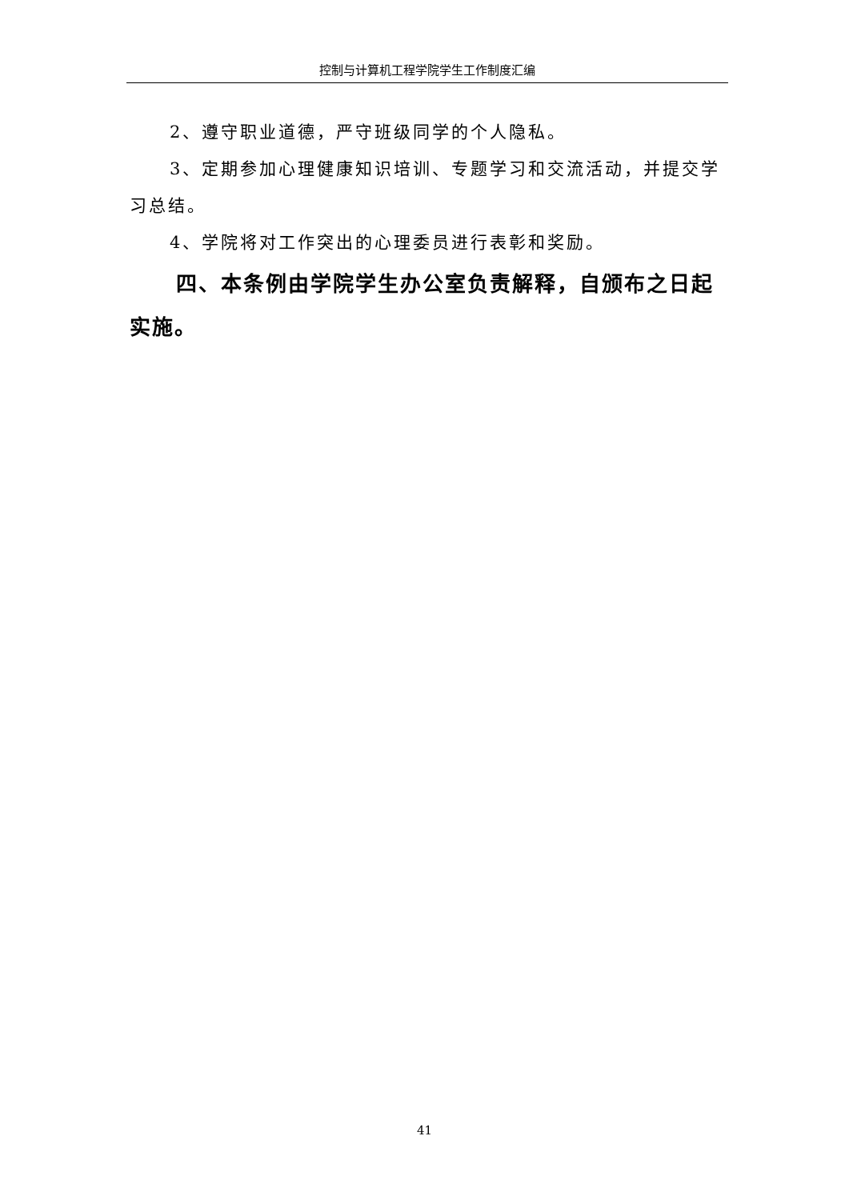控制与计算机工程学院学生工作制度汇编
2、遵守职业道德，严守班级同学的个人隐私。
3、定期参加心理健康知识培训、专题学习和交流活动，并提交学习总结。
4、学院将对工作突出的心理委员进行表彰和奖励。
四、本条例由学院学生办公室负责解释，自颁布之日起实施。
41